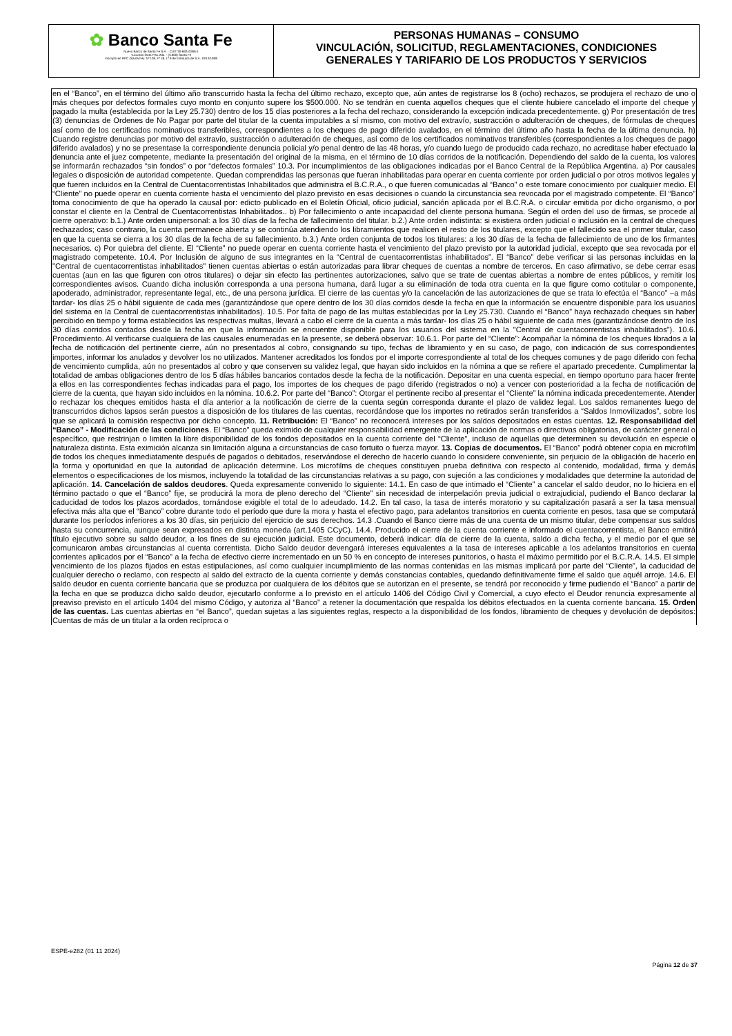✿ Banco Santa Fe
Nuevo Banco de Santa Fe S.A. - CUIT 30-69243266-1
Tucumán 2545 Piso 2do. - (3.000) Santa Fe
Inscripto en RPC (Santa Fe): Nº 109, Fº 49, Lº 9 de Estatutos de S.A. 10/12/1998
PERSONAS HUMANAS – CONSUMO
VINCULACIÓN, SOLICITUD, REGLAMENTACIONES, CONDICIONES
GENERALES Y TARIFARIO DE LOS PRODUCTOS Y SERVICIOS
en el “Banco”, en el término del último año transcurrido hasta la fecha del último rechazo, excepto que, aún antes de registrarse los 8 (ocho) rechazos, se produjera el rechazo de uno o más cheques por defectos formales cuyo monto en conjunto supere los $500.000. No se tendrán en cuenta aquellos cheques que el cliente hubiere cancelado el importe del cheque y pagado la multa (establecida por la Ley 25.730) dentro de los 15 días posteriores a la fecha del rechazo, considerando la excepción indicada precedentemente. g) Por presentación de tres (3) denuncias de Ordenes de No Pagar por parte del titular de la cuenta imputables a sí mismo, con motivo del extravío, sustracción o adulteración de cheques, de fórmulas de cheques así como de los certificados nominativos transferibles, correspondientes a los cheques de pago diferido avalados, en el término del último año hasta la fecha de la última denuncia. h) Cuando registre denuncias por motivo del extravío, sustracción o adulteración de cheques, así como de los certificados nominativos transferibles (correspondientes a los cheques de pago diferido avalados) y no se presentase la correspondiente denuncia policial y/o penal dentro de las 48 horas, y/o cuando luego de producido cada rechazo, no acreditase haber efectuado la denuncia ante el juez competente, mediante la presentación del original de la misma, en el término de 10 días corridos de la notificación. Dependiendo del saldo de la cuenta, los valores se informarán rechazados “sin fondos” o por “defectos formales” 10.3. Por incumplimientos de las obligaciones indicadas por el Banco Central de la República Argentina. a) Por causales legales o disposición de autoridad competente. Quedan comprendidas las personas que fueran inhabilitadas para operar en cuenta corriente por orden judicial o por otros motivos legales y que fueren incluidos en la Central de Cuentacorrentistas Inhabilitados que administra el B.C.R.A., o que fueren comunicadas al “Banco” o este tomare conocimiento por cualquier medio. El “Cliente” no puede operar en cuenta corriente hasta el vencimiento del plazo previsto en esas decisiones o cuando la circunstancia sea revocada por el magistrado competente. El “Banco” toma conocimiento de que ha operado la causal por: edicto publicado en el Boletín Oficial, oficio judicial, sanción aplicada por el B.C.R.A. o circular emitida por dicho organismo, o por constar el cliente en la Central de Cuentacorrentistas Inhabilitados.. b) Por fallecimiento o ante incapacidad del cliente persona humana. Según el orden del uso de firmas, se procede al cierre operativo: b.1.) Ante orden unipersonal: a los 30 días de la fecha de fallecimiento del titular. b.2.) Ante orden indistinta: si existiera orden judicial o inclusión en la central de cheques rechazados; caso contrario, la cuenta permanece abierta y se continúa atendiendo los libramientos que realicen el resto de los titulares, excepto que el fallecido sea el primer titular, caso en que la cuenta se cierra a los 30 días de la fecha de su fallecimiento. b.3.) Ante orden conjunta de todos los titulares: a los 30 días de la fecha de fallecimiento de uno de los firmantes necesarios. c) Por quiebra del cliente. El “Cliente” no puede operar en cuenta corriente hasta el vencimiento del plazo previsto por la autoridad judicial, excepto que sea revocada por el magistrado competente. 10.4. Por Inclusión de alguno de sus integrantes en la “Central de cuentacorrentistas inhabilitados”. El “Banco” debe verificar si las personas incluidas en la "Central de cuentacorrentistas inhabilitados" tienen cuentas abiertas o están autorizadas para librar cheques de cuentas a nombre de terceros. En caso afirmativo, se debe cerrar esas cuentas (aun en las que figuren con otros titulares) o dejar sin efecto las pertinentes autorizaciones, salvo que se trate de cuentas abiertas a nombre de entes públicos, y remitir los correspondientes avisos. Cuando dicha inclusión corresponda a una persona humana, dará lugar a su eliminación de toda otra cuenta en la que figure como cotitular o componente, apoderado, administrador, representante legal, etc., de una persona jurídica. El cierre de las cuentas y/o la cancelación de las autorizaciones de que se trata lo efectúa el “Banco” –a más tardar- los días 25 o hábil siguiente de cada mes (garantizándose que opere dentro de los 30 días corridos desde la fecha en que la información se encuentre disponible para los usuarios del sistema en la Central de cuentacorrentistas inhabilitados). 10.5. Por falta de pago de las multas establecidas por la Ley 25.730. Cuando el “Banco” haya rechazado cheques sin haber percibido en tiempo y forma establecidos las respectivas multas, llevará a cabo el cierre de la cuenta a más tardar- los días 25 o hábil siguiente de cada mes (garantizándose dentro de los 30 días corridos contados desde la fecha en que la información se encuentre disponible para los usuarios del sistema en la "Central de cuentacorrentistas inhabilitados”). 10.6. Procedimiento. Al verificarse cualquiera de las causales enumeradas en la presente, se deberá observar: 10.6.1. Por parte del “Cliente”: Acompañar la nómina de los cheques librados a la fecha de notificación del pertinente cierre, aún no presentados al cobro, consignando su tipo, fechas de libramiento y en su caso, de pago, con indicación de sus correspondientes importes, informar los anulados y devolver los no utilizados. Mantener acreditados los fondos por el importe correspondiente al total de los cheques comunes y de pago diferido con fecha de vencimiento cumplida, aún no presentados al cobro y que conserven su validez legal, que hayan sido incluidos en la nómina a que se refiere el apartado precedente. Cumplimentar la totalidad de ambas obligaciones dentro de los 5 días hábiles bancarios contados desde la fecha de la notificación. Depositar en una cuenta especial, en tiempo oportuno para hacer frente a ellos en las correspondientes fechas indicadas para el pago, los importes de los cheques de pago diferido (registrados o no) a vencer con posterioridad a la fecha de notificación de cierre de la cuenta, que hayan sido incluidos en la nómina. 10.6.2. Por parte del “Banco”: Otorgar el pertinente recibo al presentar el “Cliente” la nómina indicada precedentemente. Atender o rechazar los cheques emitidos hasta el día anterior a la notificación de cierre de la cuenta según corresponda durante el plazo de validez legal. Los saldos remanentes luego de transcurridos dichos lapsos serán puestos a disposición de los titulares de las cuentas, recordándose que los importes no retirados serán transferidos a “Saldos Inmovilizados”, sobre los que se aplicará la comisión respectiva por dicho concepto. 11. Retribución: El “Banco” no reconocerá intereses por los saldos depositados en estas cuentas. 12. Responsabilidad del “Banco” - Modificación de las condiciones. El “Banco” queda eximido de cualquier responsabilidad emergente de la aplicación de normas o directivas obligatorias, de carácter general o específico, que restrinjan o limiten la libre disponibilidad de los fondos depositados en la cuenta corriente del “Cliente”, incluso de aquellas que determinen su devolución en especie o naturaleza distinta. Esta eximición alcanza sin limitación alguna a circunstancias de caso fortuito o fuerza mayor. 13. Copias de documentos. El “Banco” podrá obtener copia en microfilm de todos los cheques inmediatamente después de pagados o debitados, reservándose el derecho de hacerlo cuando lo considere conveniente, sin perjuicio de la obligación de hacerlo en la forma y oportunidad en que la autoridad de aplicación determine. Los microfilms de cheques constituyen prueba definitiva con respecto al contenido, modalidad, firma y demás elementos o especificaciones de los mismos, incluyendo la totalidad de las circunstancias relativas a su pago, con sujeción a las condiciones y modalidades que determine la autoridad de aplicación. 14. Cancelación de saldos deudores. Queda expresamente convenido lo siguiente: 14.1. En caso de que intimado el “Cliente” a cancelar el saldo deudor, no lo hiciera en el término pactado o que el “Banco” fije, se producirá la mora de pleno derecho del “Cliente” sin necesidad de interpelación previa judicial o extrajudicial, pudiendo el Banco declarar la caducidad de todos los plazos acordados, tornándose exigible el total de lo adeudado. 14.2. En tal caso, la tasa de interés moratorio y su capitalización pasará a ser la tasa mensual efectiva más alta que el “Banco” cobre durante todo el período que dure la mora y hasta el efectivo pago, para adelantos transitorios en cuenta corriente en pesos, tasa que se computará durante los períodos inferiores a los 30 días, sin perjuicio del ejercicio de sus derechos. 14.3 .Cuando el Banco cierre más de una cuenta de un mismo titular, debe compensar sus saldos hasta su concurrencia, aunque sean expresados en distinta moneda (art.1405 CCyC). 14.4. Producido el cierre de la cuenta corriente e informado el cuentacorrentista, el Banco emitirá título ejecutivo sobre su saldo deudor, a los fines de su ejecución judicial. Este documento, deberá indicar: día de cierre de la cuenta, saldo a dicha fecha, y el medio por el que se comunicaron ambas circunstancias al cuenta correntista. Dicho Saldo deudor devengará intereses equivalentes a la tasa de intereses aplicable a los adelantos transitorios en cuenta corrientes aplicados por el “Banco” a la fecha de efectivo cierre incrementado en un 50 % en concepto de intereses punitorios, o hasta el máximo permitido por el B.C.R.A. 14.5. El simple vencimiento de los plazos fijados en estas estipulaciones, así como cualquier incumplimiento de las normas contenidas en las mismas implicará por parte del “Cliente”, la caducidad de cualquier derecho o reclamo, con respecto al saldo del extracto de la cuenta corriente y demás constancias contables, quedando definitivamente firme el saldo que aquél arroje. 14.6. El saldo deudor en cuenta corriente bancaria que se produzca por cualquiera de los débitos que se autorizan en el presente, se tendrá por reconocido y firme pudiendo el “Banco” a partir de la fecha en que se produzca dicho saldo deudor, ejecutarlo conforme a lo previsto en el artículo 1406 del Código Civil y Comercial, a cuyo efecto el Deudor renuncia expresamente al preaviso previsto en el artículo 1404 del mismo Código, y autoriza al “Banco” a retener la documentación que respalda los débitos efectuados en la cuenta corriente bancaria. 15. Orden de las cuentas. Las cuentas abiertas en “el Banco”, quedan sujetas a las siguientes reglas, respecto a la disponibilidad de los fondos, libramiento de cheques y devolución de depósitos: Cuentas de más de un titular a la orden recíproca o
ESPE-e282 (01 11 2024)
Página 12 de 37